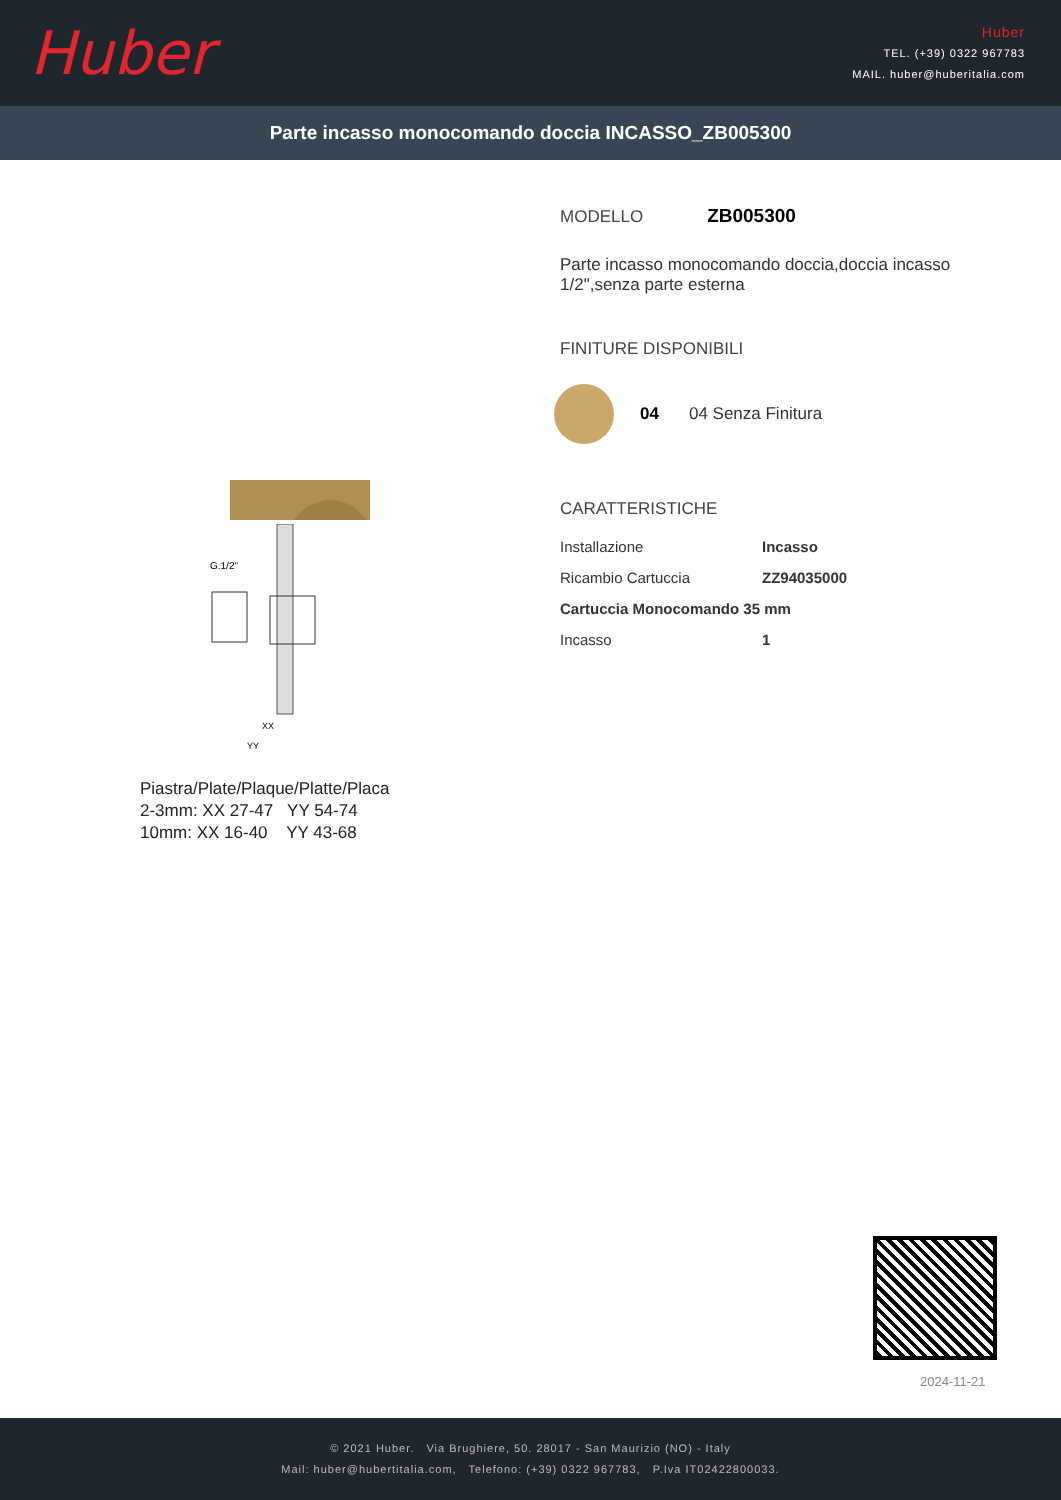Huber
Huber
TEL. (+39) 0322 967783
MAIL. huber@huberitalia.com
Parte incasso monocomando doccia INCASSO_ZB005300
G.1/2"
XX
YY
Piastra/Plate/Plaque/Platte/Placa
2-3mm: XX 27-47 YY 54-74
10mm: XX 16-40 YY 43-68
MODELLO ZB005300
Parte incasso monocomando doccia,doccia incasso
1/2",senza parte esterna
FINITURE DISPONIBILI
04 04 Senza Finitura
CARATTERISTICHE
| Installazione | Incasso |
| Ricambio Cartuccia | ZZ94035000 |
| Cartuccia Monocomando 35 mm | |
| Incasso | 1 |
2024-11-21
© 2021 Huber. Via Brughiere, 50. 28017 - San Maurizio (NO) - Italy
Mail: huber@hubertitalia.com, Telefono: (+39) 0322 967783, P.Iva IT02422800033.